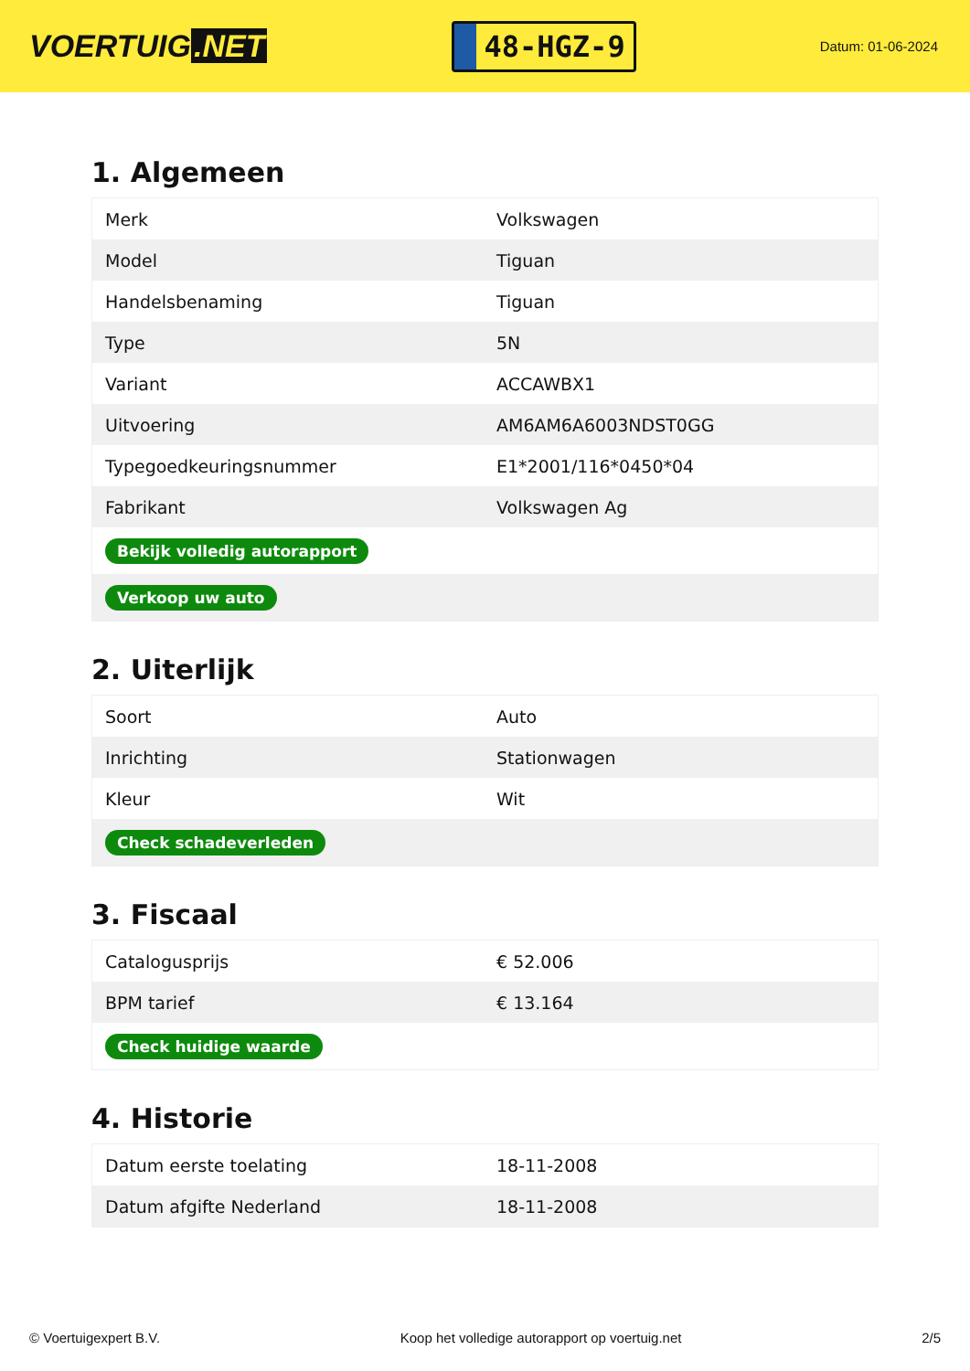VOERTUIG.NET
48-HGZ-9
Datum: 01-06-2024
1. Algemeen
| Merk | Volkswagen |
| Model | Tiguan |
| Handelsbenaming | Tiguan |
| Type | 5N |
| Variant | ACCAWBX1 |
| Uitvoering | AM6AM6A6003NDST0GG |
| Typegoedkeuringsnummer | E1*2001/116*0450*04 |
| Fabrikant | Volkswagen Ag |
| Bekijk volledig autorapport | |
| Verkoop uw auto | |
2. Uiterlijk
| Soort | Auto |
| Inrichting | Stationwagen |
| Kleur | Wit |
| Check schadeverleden | |
3. Fiscaal
| Catalogusprijs | € 52.006 |
| BPM tarief | € 13.164 |
| Check huidige waarde | |
4. Historie
| Datum eerste toelating | 18-11-2008 |
| Datum afgifte Nederland | 18-11-2008 |
© Voertuigexpert B.V. Koop het volledige autorapport op voertuig.net 2/5